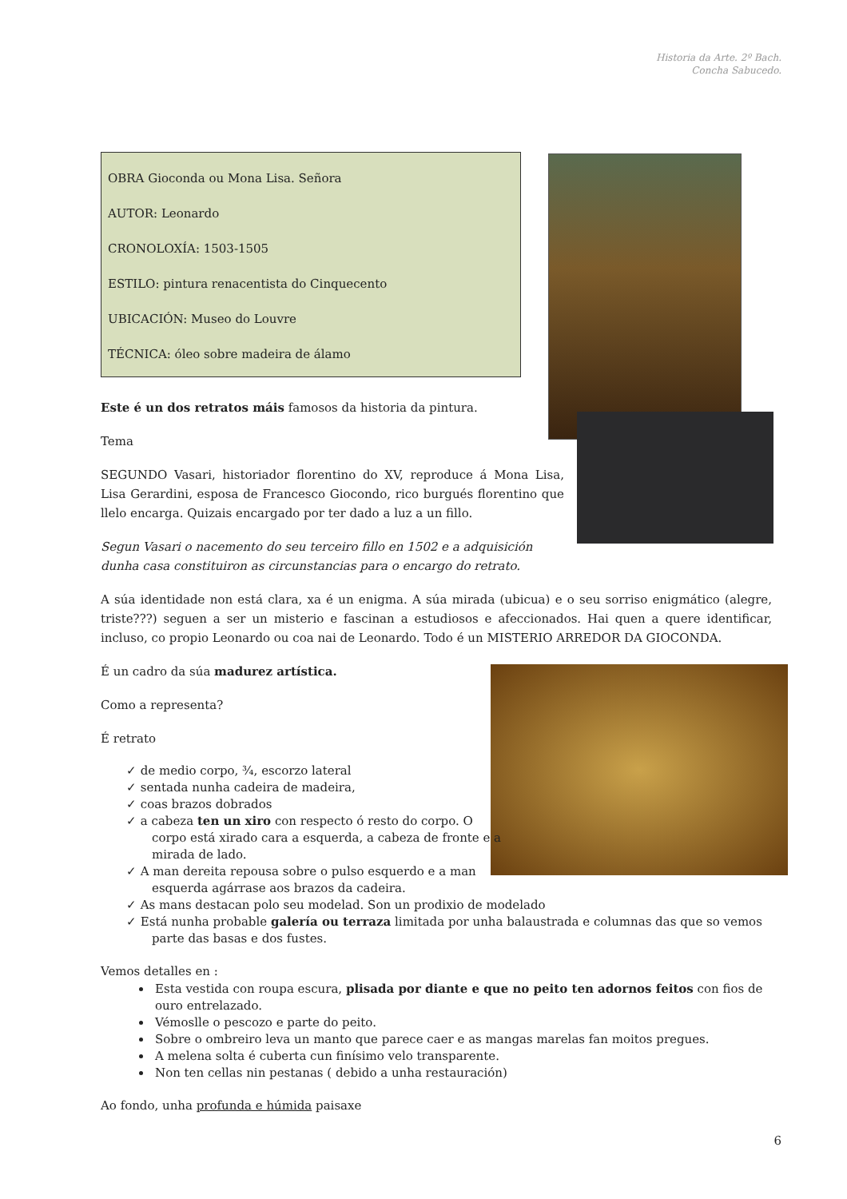Historia da Arte. 2º Bach.
Concha Sabucedo.
OBRA Gioconda ou Mona Lisa. Señora
AUTOR: Leonardo
CRONOLOXÍA: 1503-1505
ESTILO: pintura renacentista do Cinquecento
UBICACIÓN: Museo do Louvre
TÉCNICA: óleo sobre madeira de álamo
Este é un dos retratos máis famosos da historia da pintura.
Tema
SEGUNDO Vasari, historiador florentino do XV, reproduce á Mona Lisa, Lisa Gerardini, esposa de Francesco Giocondo, rico burgués florentino que llelo encarga. Quizais encargado por ter dado a luz a un fillo.
Segun Vasari o nacemento do seu terceiro fillo en 1502 e a adquisición dunha casa constituiron as circunstancias para o encargo do retrato.
A súa identidade non está clara, xa é un enigma. A súa mirada (ubicua) e o seu sorriso enigmático (alegre, triste???) seguen a ser un misterio e fascinan a estudiosos e afeccionados. Hai quen a quere identificar, incluso, co propio Leonardo ou coa nai de Leonardo. Todo é un MISTERIO ARREDOR DA GIOCONDA.
É un cadro da súa madurez artística.
Como a representa?
É retrato
✓ de medio corpo, ¾, escorzo lateral
✓ sentada nunha cadeira de madeira,
✓ coas brazos dobrados
✓ a cabeza ten un xiro con respecto ó resto do corpo. O corpo está xirado cara a esquerda, a cabeza de fronte e a mirada de lado.
✓ A man dereita repousa sobre o pulso esquerdo e a man esquerda agárrase aos brazos da cadeira.
✓ As mans destacan polo seu modelad. Son un prodixio de modelado
✓ Está nunha probable galería ou terraza limitada por unha balaustrada e columnas das que so vemos parte das basas e dos fustes.
Vemos detalles en :
Esta vestida con roupa escura, plisada por diante e que no peito ten adornos feitos con fios de ouro entrelazado.
Vémoslle o pescozo e parte do peito.
Sobre o ombreiro leva un manto que parece caer e as mangas marelas fan moitos pregues.
A melena solta é cuberta cun finísimo velo transparente.
Non ten cellas nin pestanas ( debido a unha restauración)
Ao fondo, unha profunda e húmida paisaxe
6